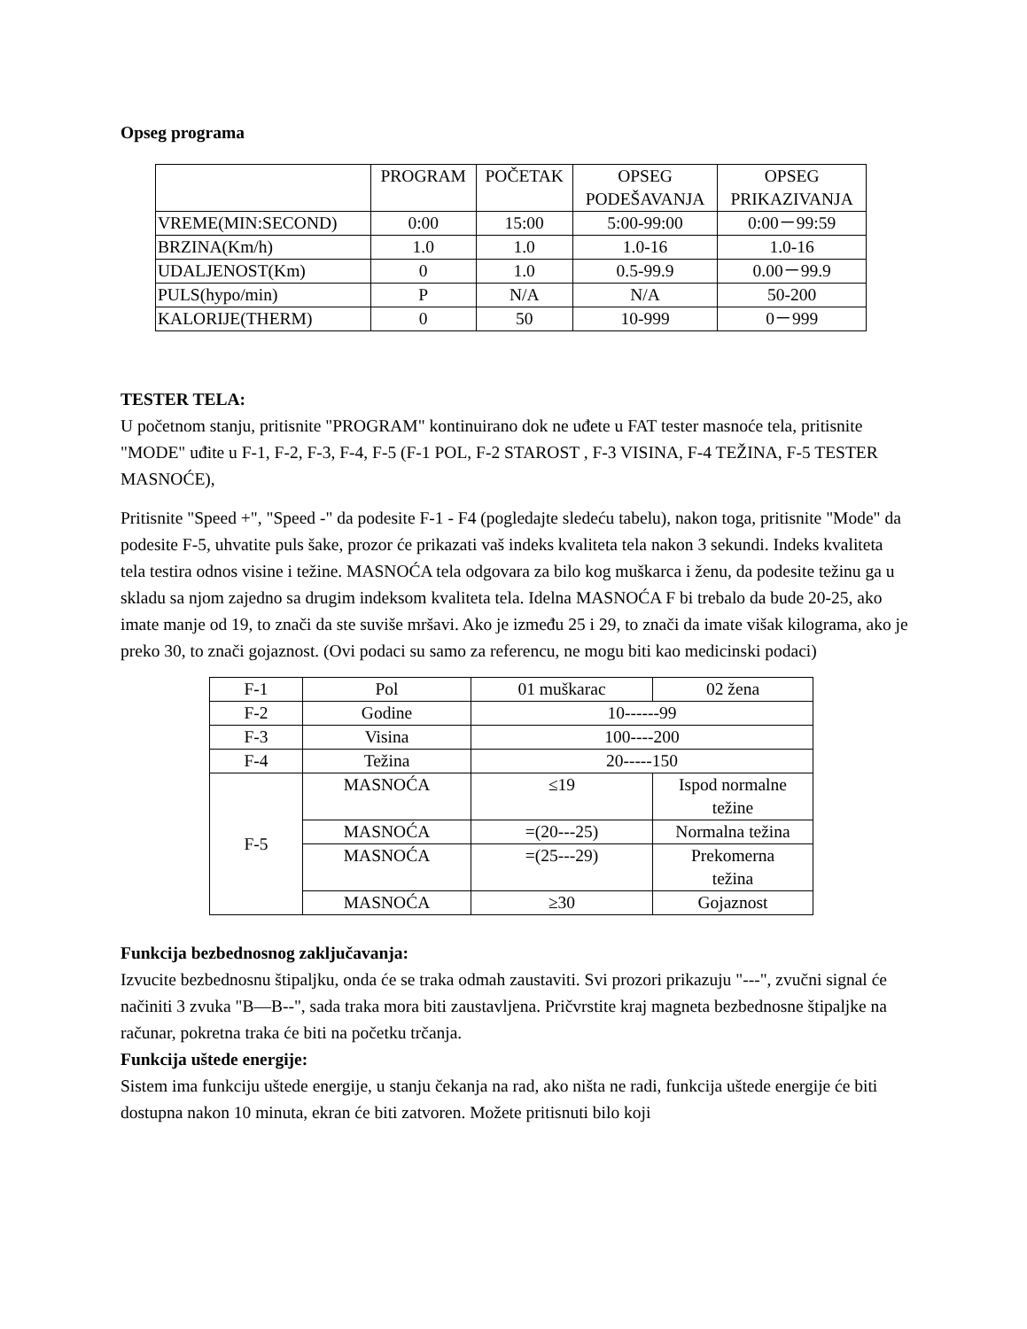Opseg programa
| | PROGRAM | POČETAK | OPSEG PODEŠAVANJA | OPSEG PRIKAZIVANJA |
| VREME(MIN:SECOND) | 0:00 | 15:00 | 5:00-99:00 | 0:00－99:59 |
| BRZINA(Km/h) | 1.0 | 1.0 | 1.0-16 | 1.0-16 |
| UDALJENOST(Km) | 0 | 1.0 | 0.5-99.9 | 0.00－99.9 |
| PULS(hypo/min) | P | N/A | N/A | 50-200 |
| KALORIJE(THERM) | 0 | 50 | 10-999 | 0－999 |
TESTER TELA:
U početnom stanju, pritisnite "PROGRAM" kontinuirano dok ne uđete u FAT tester masnoće tela, pritisnite "MODE" uđite u F-1, F-2, F-3, F-4, F-5 (F-1 POL, F-2 STAROST , F-3 VISINA, F-4 TEŽINA, F-5 TESTER MASNOĆE),
Pritisnite "Speed +", "Speed -" da podesite F-1 - F4 (pogledajte sledeću tabelu), nakon toga, pritisnite "Mode" da podesite F-5, uhvatite puls šake, prozor će prikazati vaš indeks kvaliteta tela nakon 3 sekundi. Indeks kvaliteta tela testira odnos visine i težine. MASNOĆA tela odgovara za bilo kog muškarca i ženu, da podesite težinu ga u skladu sa njom zajedno sa drugim indeksom kvaliteta tela. Idelna MASNOĆA F bi trebalo da bude 20-25, ako imate manje od 19, to znači da ste suviše mršavi. Ako je između 25 i 29, to znači da imate višak kilograma, ako je preko 30, to znači gojaznost. (Ovi podaci su samo za referencu, ne mogu biti kao medicinski podaci)
| F-1 | Pol | 01 muškarac | 02 žena |
| F-2 | Godine | 10------99 | |
| F-3 | Visina | 100----200 | |
| F-4 | Težina | 20-----150 | |
| F-5 | MASNOĆA | ≤19 | Ispod normalne težine |
| | MASNOĆA | =(20---25) | Normalna težina |
| | MASNOĆA | =(25---29) | Prekomerna težina |
| | MASNOĆA | ≥30 | Gojaznost |
Funkcija bezbednosnog zaključavanja:
Izvucite bezbednosnu štipaljku, onda će se traka odmah zaustaviti. Svi prozori prikazuju "---", zvučni signal će načiniti 3 zvuka "B—B--", sada traka mora biti zaustavljena. Pričvrstite kraj magneta bezbednosne štipaljke na računar, pokretna traka će biti na početku trčanja.
Funkcija uštede energije:
Sistem ima funkciju uštede energije, u stanju čekanja na rad, ako ništa ne radi, funkcija uštede energije će biti dostupna nakon 10 minuta, ekran će biti zatvoren. Možete pritisnuti bilo koji